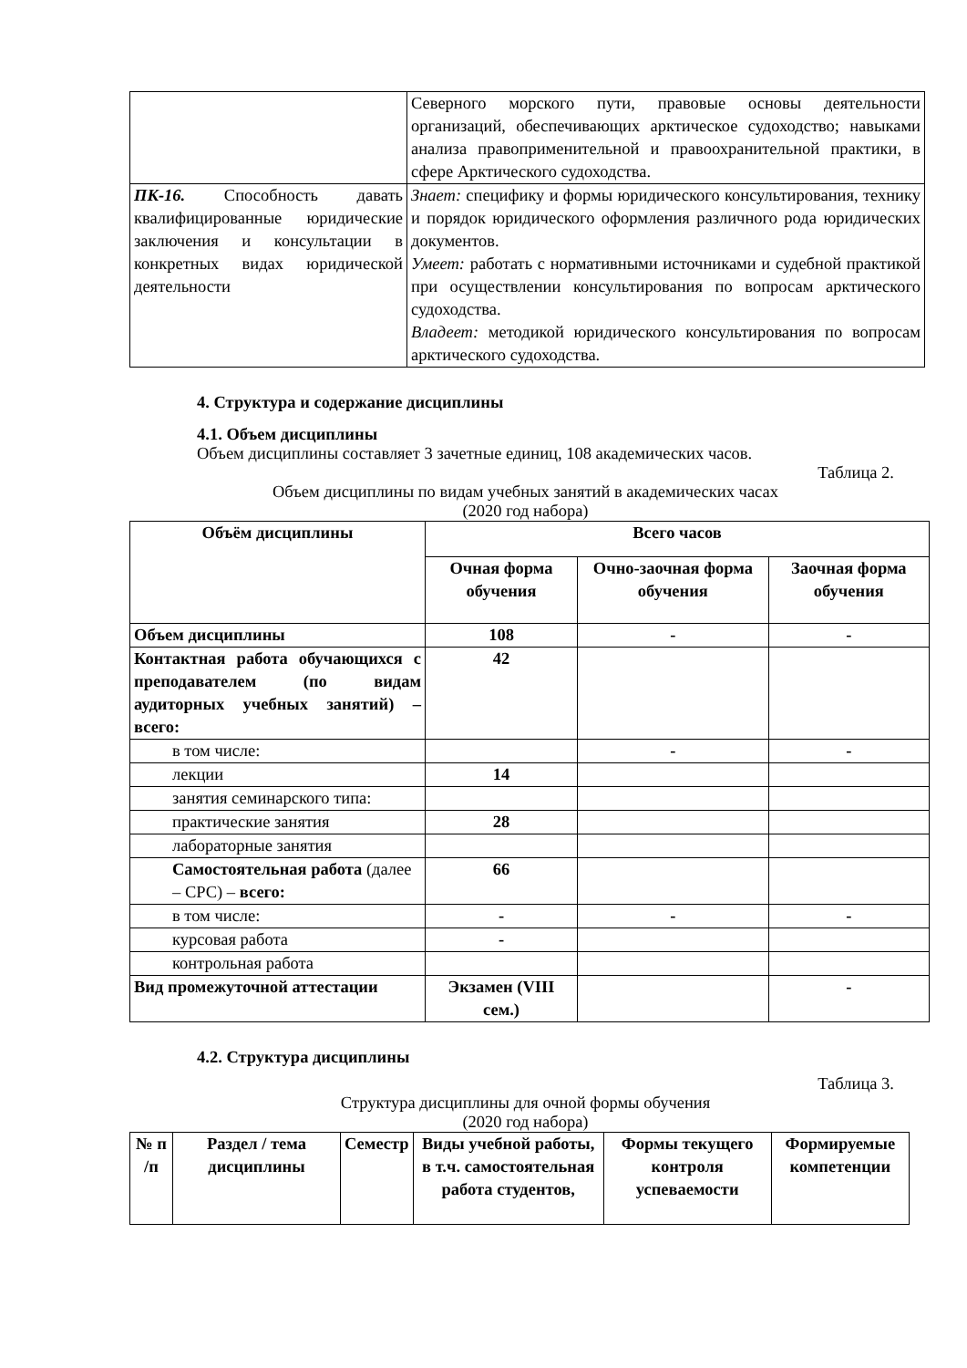| | Северного морского пути, правовые основы деятельности организаций, обеспечивающих арктическое судоходство; навыками анализа правоприменительной и правоохранительной практики, в сфере Арктического судоходства. |
| ПК-16. Способность давать квалифицированные юридические заключения и консультации в конкретных видах юридической деятельности | Знает: специфику и формы юридического консультирования, технику и порядок юридического оформления различного рода юридических документов. Умеет: работать с нормативными источниками и судебной практикой при осуществлении консультирования по вопросам арктического судоходства. Владеет: методикой юридического консультирования по вопросам арктического судоходства. |
4. Структура и содержание дисциплины
4.1. Объем дисциплины
Объем дисциплины составляет 3 зачетные единиц, 108 академических часов.
Таблица 2.
Объем дисциплины по видам учебных занятий в академических часах
(2020 год набора)
| Объём дисциплины | Всего часов | | |
| --- | --- | --- | --- |
| | Очная форма обучения | Очно-заочная форма обучения | Заочная форма обучения |
| Объем дисциплины | 108 | - | - |
| Контактная работа обучающихся с преподавателем (по видам аудиторных учебных занятий) – всего: | 42 | | |
| в том числе: | | - | - |
| лекции | 14 | | |
| занятия семинарского типа: | | | |
| практические занятия | 28 | | |
| лабораторные занятия | | | |
| Самостоятельная работа (далее – СРС) – всего: | 66 | | |
| в том числе: | - | - | - |
| курсовая работа | - | | |
| контрольная работа | | | |
| Вид промежуточной аттестации | Экзамен (VIII сем.) | | - |
4.2. Структура дисциплины
Таблица 3.
Структура дисциплины для очной формы обучения
(2020 год набора)
| № п /п | Раздел / тема дисциплины | Семестр | Виды учебной работы, в т.ч. самостоятельная работа студентов, | Формы текущего контроля успеваемости | Формируемые компетенции |
| --- | --- | --- | --- | --- | --- |